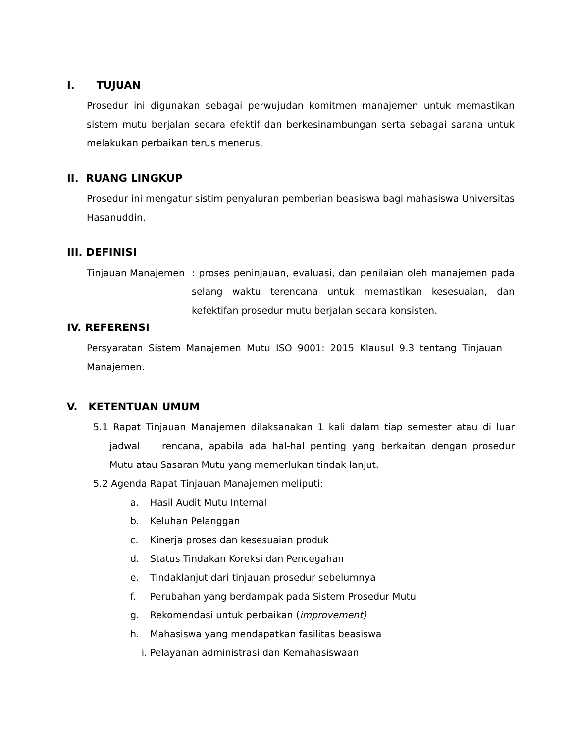I. TUJUAN
Prosedur ini digunakan sebagai perwujudan komitmen manajemen untuk memastikan sistem mutu berjalan secara efektif dan berkesinambungan serta sebagai sarana untuk melakukan perbaikan terus menerus.
II. RUANG LINGKUP
Prosedur ini mengatur sistim penyaluran pemberian beasiswa bagi mahasiswa Universitas Hasanuddin.
III. DEFINISI
Tinjauan Manajemen : proses peninjauan, evaluasi, dan penilaian oleh manajemen pada selang waktu terencana untuk memastikan kesesuaian, dan kefektifan prosedur mutu berjalan secara konsisten.
IV. REFERENSI
Persyaratan Sistem Manajemen Mutu ISO 9001: 2015 Klausul 9.3 tentang Tinjauan Manajemen.
V. KETENTUAN UMUM
5.1 Rapat Tinjauan Manajemen dilaksanakan 1 kali dalam tiap semester atau di luar jadwal rencana, apabila ada hal-hal penting yang berkaitan dengan prosedur Mutu atau Sasaran Mutu yang memerlukan tindak lanjut.
5.2 Agenda Rapat Tinjauan Manajemen meliputi:
a. Hasil Audit Mutu Internal
b. Keluhan Pelanggan
c. Kinerja proses dan kesesuaian produk
d. Status Tindakan Koreksi dan Pencegahan
e. Tindaklanjut dari tinjauan prosedur sebelumnya
f. Perubahan yang berdampak pada Sistem Prosedur Mutu
g. Rekomendasi untuk perbaikan (improvement)
h. Mahasiswa yang mendapatkan fasilitas beasiswa
i. Pelayanan administrasi dan Kemahasiswaan